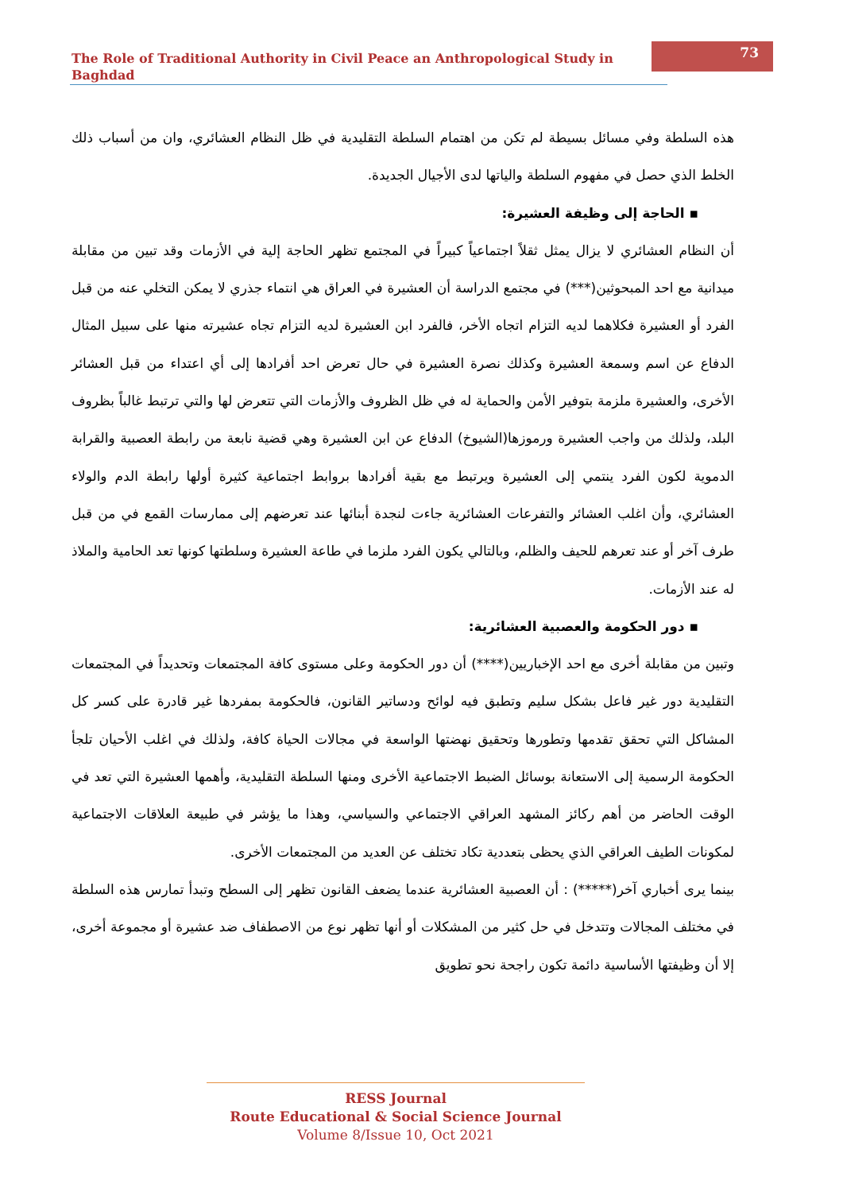The Role of Traditional Authority in Civil Peace an Anthropological Study in Baghdad
73
هذه السلطة وفي مسائل بسيطة لم تكن من اهتمام السلطة التقليدية في ظل النظام العشائري، وان من أسباب ذلك الخلط الذي حصل في مفهوم السلطة والياتها لدى الأجيال الجديدة.
▪ الحاجة إلى وظيفة العشيرة:
أن النظام العشائري لا يزال يمثل ثقلاً اجتماعياً كبيراً في المجتمع تظهر الحاجة إلية في الأزمات وقد تبين من مقابلة ميدانية مع احد المبحوثين(***) في مجتمع الدراسة أن العشيرة في العراق هي انتماء جذري لا يمكن التخلي عنه من قبل الفرد أو العشيرة فكلاهما لديه التزام اتجاه الأخر، فالفرد ابن العشيرة لديه التزام تجاه عشيرته منها على سبيل المثال الدفاع عن اسم وسمعة العشيرة وكذلك نصرة العشيرة في حال تعرض احد أفرادها إلى أي اعتداء من قبل العشائر الأخرى، والعشيرة ملزمة بتوفير الأمن والحماية له في ظل الظروف والأزمات التي تتعرض لها والتي ترتبط غالباً بظروف البلد، ولذلك من واجب العشيرة ورموزها(الشيوخ) الدفاع عن ابن العشيرة وهي قضية نابعة من رابطة العصبية والقرابة الدموية لكون الفرد ينتمي إلى العشيرة ويرتبط مع بقية أفرادها بروابط اجتماعية كثيرة أولها رابطة الدم والولاء العشائري، وأن اغلب العشائر والتفرعات العشائرية جاءت لنجدة أبنائها عند تعرضهم إلى ممارسات القمع في من قبل طرف آخر أو عند تعرهم للحيف والظلم، وبالتالي يكون الفرد ملزما في طاعة العشيرة وسلطتها كونها تعد الحامية والملاذ له عند الأزمات.
▪ دور الحكومة والعصبية العشائرية:
وتبين من مقابلة أخرى مع احد الإخباريين(****) أن دور الحكومة وعلى مستوى كافة المجتمعات وتحديداً في المجتمعات التقليدية دور غير فاعل بشكل سليم وتطبق فيه لوائح ودساتير القانون، فالحكومة بمفردها غير قادرة على كسر كل المشاكل التي تحقق تقدمها وتطورها وتحقيق نهضتها الواسعة في مجالات الحياة كافة، ولذلك في اغلب الأحيان تلجأ الحكومة الرسمية إلى الاستعانة بوسائل الضبط الاجتماعية الأخرى ومنها السلطة التقليدية، وأهمها العشيرة التي تعد في الوقت الحاضر من أهم ركائز المشهد العراقي الاجتماعي والسياسي، وهذا ما يؤشر في طبيعة العلاقات الاجتماعية لمكونات الطيف العراقي الذي يحظى بتعددية تكاد تختلف عن العديد من المجتمعات الأخرى.
بينما يرى أخباري آخر(*****) : أن العصبية العشائرية عندما يضعف القانون تظهر إلى السطح وتبدأ تمارس هذه السلطة في مختلف المجالات وتتدخل في حل كثير من المشكلات أو أنها تظهر نوع من الاصطفاف ضد عشيرة أو مجموعة أخرى، إلا أن وظيفتها الأساسية دائمة تكون راجحة نحو تطويق
RESS Journal
Route Educational & Social Science Journal
Volume 8/Issue 10, Oct 2021